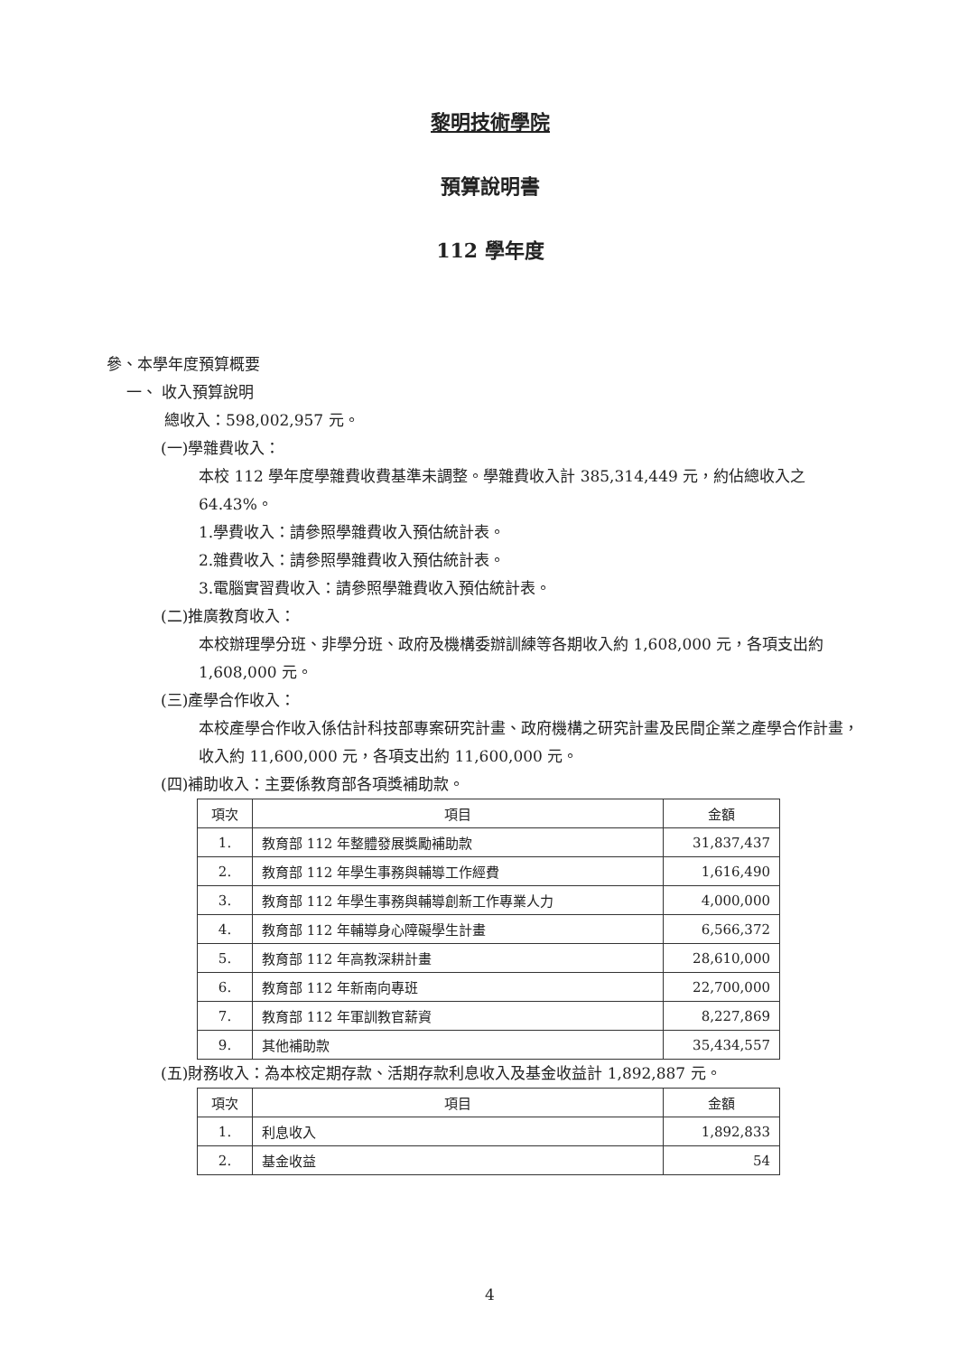黎明技術學院
預算說明書
112 學年度
參、本學年度預算概要
一、 收入預算說明
總收入：598,002,957 元。
(一)學雜費收入：
本校 112 學年度學雜費收費基準未調整。學雜費收入計 385,314,449 元，約佔總收入之 64.43%。
1.學費收入：請參照學雜費收入預估統計表。
2.雜費收入：請參照學雜費收入預估統計表。
3.電腦實習費收入：請參照學雜費收入預估統計表。
(二)推廣教育收入：
本校辦理學分班、非學分班、政府及機構委辦訓練等各期收入約 1,608,000 元，各項支出約 1,608,000 元。
(三)產學合作收入：
本校產學合作收入係估計科技部專案研究計畫、政府機構之研究計畫及民間企業之產學合作計畫，收入約 11,600,000 元，各項支出約 11,600,000 元。
(四)補助收入：主要係教育部各項獎補助款。
| 項次 | 項目 | 金額 |
| --- | --- | --- |
| 1. | 教育部 112 年整體發展獎勵補助款 | 31,837,437 |
| 2. | 教育部 112 年學生事務與輔導工作經費 | 1,616,490 |
| 3. | 教育部 112 年學生事務與輔導創新工作專業人力 | 4,000,000 |
| 4. | 教育部 112 年輔導身心障礙學生計畫 | 6,566,372 |
| 5. | 教育部 112 年高教深耕計畫 | 28,610,000 |
| 6. | 教育部 112 年新南向專班 | 22,700,000 |
| 7. | 教育部 112 年軍訓教官薪資 | 8,227,869 |
| 9. | 其他補助款 | 35,434,557 |
(五)財務收入：為本校定期存款、活期存款利息收入及基金收益計 1,892,887 元。
| 項次 | 項目 | 金額 |
| --- | --- | --- |
| 1. | 利息收入 | 1,892,833 |
| 2. | 基金收益 | 54 |
4